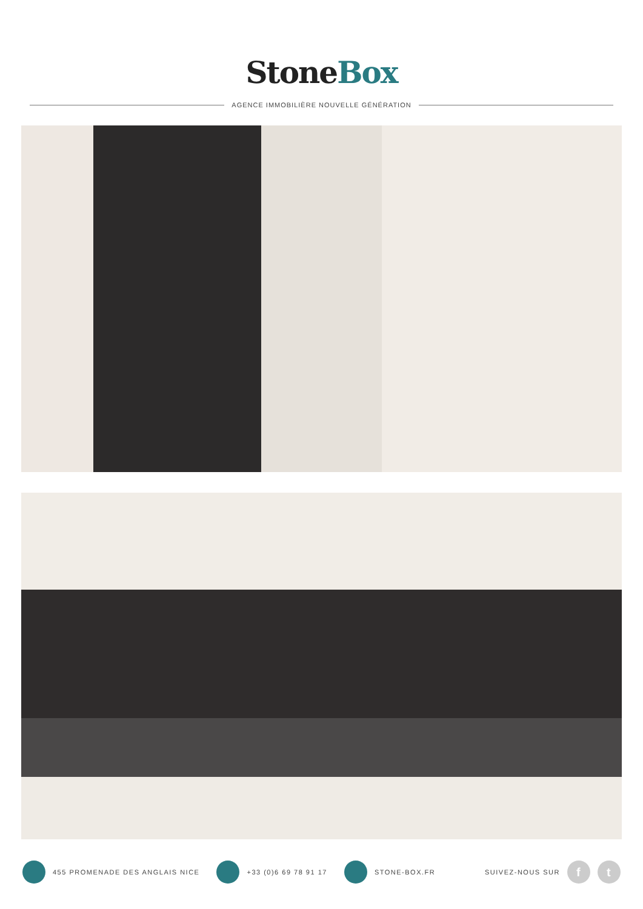StoneBox
AGENCE IMMOBILIÈRE NOUVELLE GÉNÉRATION
455 PROMENADE DES ANGLAIS NICE +33 (0)6 69 78 91 17 STONE-BOX.FR
SUIVEZ-NOUS SUR
f t